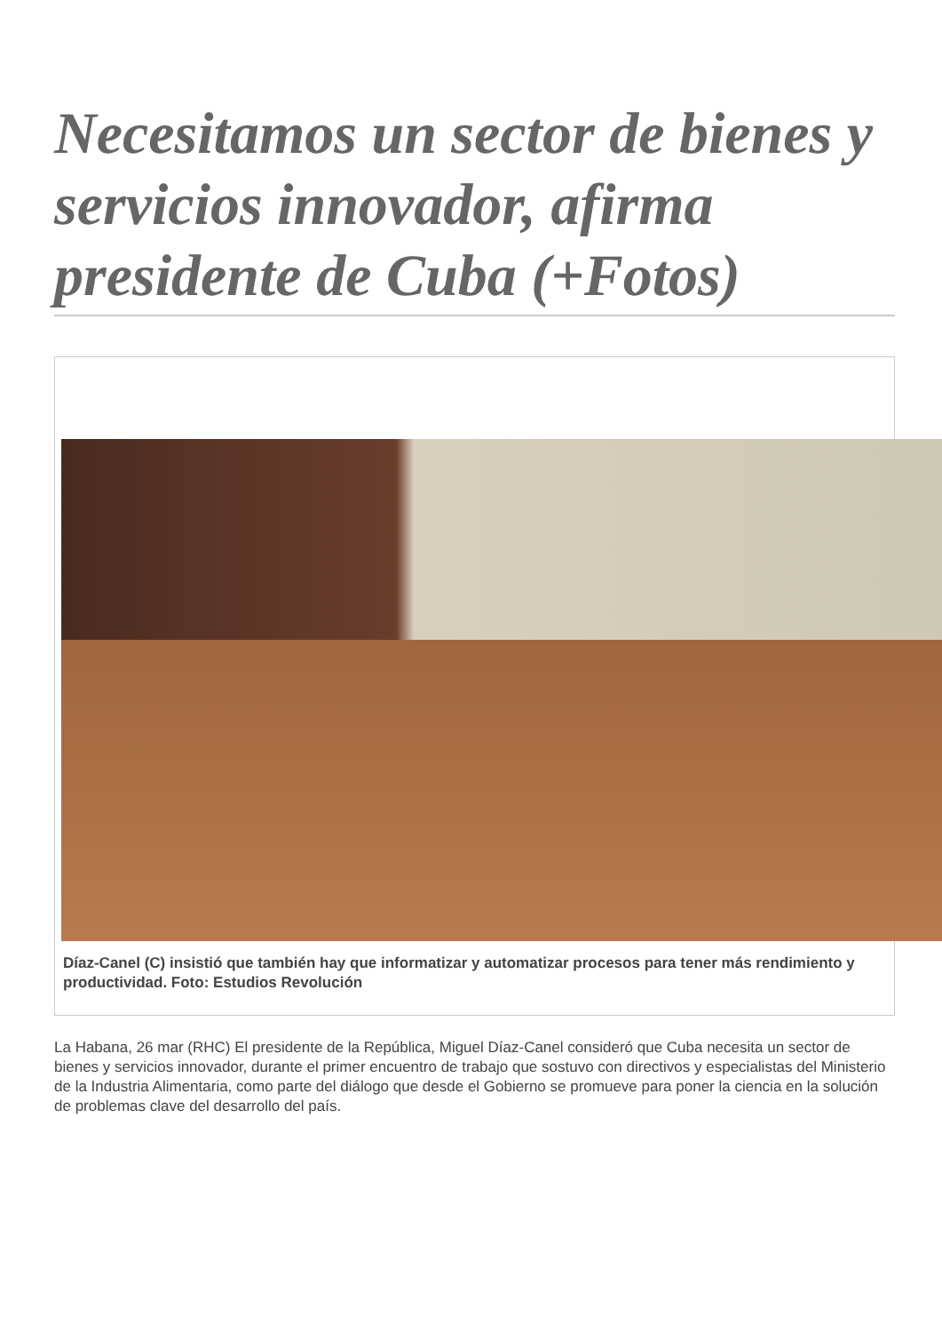Necesitamos un sector de bienes y servicios innovador, afirma presidente de Cuba (+Fotos)
Díaz-Canel (C) insistió que también hay que informatizar y automatizar procesos para tener más rendimiento y
productividad. Foto: Estudios Revolución
La Habana, 26 mar (RHC) El presidente de la República, Miguel Díaz-Canel consideró que Cuba necesita un sector de bienes y servicios innovador, durante el primer encuentro de trabajo que sostuvo con directivos y especialistas del Ministerio de la Industria Alimentaria, como parte del diálogo que desde el Gobierno se promueve para poner la ciencia en la solución de problemas clave del desarrollo del país.